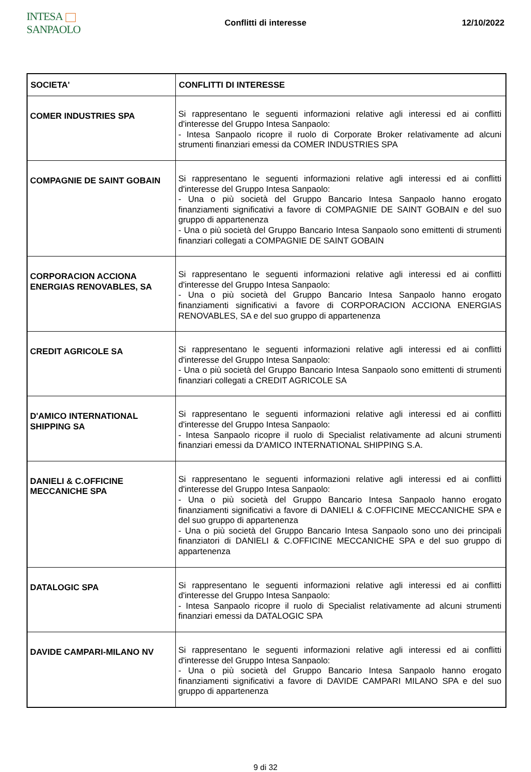INTESA SANPAOLO
Conflitti di interesse 12/10/2022
| SOCIETA' | CONFLITTI DI INTERESSE |
| COMER INDUSTRIES SPA | Si rappresentano le seguenti informazioni relative agli interessi ed ai conflitti d'interesse del Gruppo Intesa Sanpaolo: - Intesa Sanpaolo ricopre il ruolo di Corporate Broker relativamente ad alcuni strumenti finanziari emessi da COMER INDUSTRIES SPA |
| COMPAGNIE DE SAINT GOBAIN | Si rappresentano le seguenti informazioni relative agli interessi ed ai conflitti d'interesse del Gruppo Intesa Sanpaolo: - Una o più società del Gruppo Bancario Intesa Sanpaolo hanno erogato finanziamenti significativi a favore di COMPAGNIE DE SAINT GOBAIN e del suo gruppo di appartenenza - Una o più società del Gruppo Bancario Intesa Sanpaolo sono emittenti di strumenti finanziari collegati a COMPAGNIE DE SAINT GOBAIN |
| CORPORACION ACCIONA ENERGIAS RENOVABLES, SA | Si rappresentano le seguenti informazioni relative agli interessi ed ai conflitti d'interesse del Gruppo Intesa Sanpaolo: - Una o più società del Gruppo Bancario Intesa Sanpaolo hanno erogato finanziamenti significativi a favore di CORPORACION ACCIONA ENERGIAS RENOVABLES, SA e del suo gruppo di appartenenza |
| CREDIT AGRICOLE SA | Si rappresentano le seguenti informazioni relative agli interessi ed ai conflitti d'interesse del Gruppo Intesa Sanpaolo: - Una o più società del Gruppo Bancario Intesa Sanpaolo sono emittenti di strumenti finanziari collegati a CREDIT AGRICOLE SA |
| D'AMICO INTERNATIONAL SHIPPING SA | Si rappresentano le seguenti informazioni relative agli interessi ed ai conflitti d'interesse del Gruppo Intesa Sanpaolo: - Intesa Sanpaolo ricopre il ruolo di Specialist relativamente ad alcuni strumenti finanziari emessi da D'AMICO INTERNATIONAL SHIPPING S.A. |
| DANIELI & C.OFFICINE MECCANICHE SPA | Si rappresentano le seguenti informazioni relative agli interessi ed ai conflitti d'interesse del Gruppo Intesa Sanpaolo: - Una o più società del Gruppo Bancario Intesa Sanpaolo hanno erogato finanziamenti significativi a favore di DANIELI & C.OFFICINE MECCANICHE SPA e del suo gruppo di appartenenza - Una o più società del Gruppo Bancario Intesa Sanpaolo sono uno dei principali finanziatori di DANIELI & C.OFFICINE MECCANICHE SPA e del suo gruppo di appartenenza |
| DATALOGIC SPA | Si rappresentano le seguenti informazioni relative agli interessi ed ai conflitti d'interesse del Gruppo Intesa Sanpaolo: - Intesa Sanpaolo ricopre il ruolo di Specialist relativamente ad alcuni strumenti finanziari emessi da DATALOGIC SPA |
| DAVIDE CAMPARI-MILANO NV | Si rappresentano le seguenti informazioni relative agli interessi ed ai conflitti d'interesse del Gruppo Intesa Sanpaolo: - Una o più società del Gruppo Bancario Intesa Sanpaolo hanno erogato finanziamenti significativi a favore di DAVIDE CAMPARI MILANO SPA e del suo gruppo di appartenenza |
9 di 32